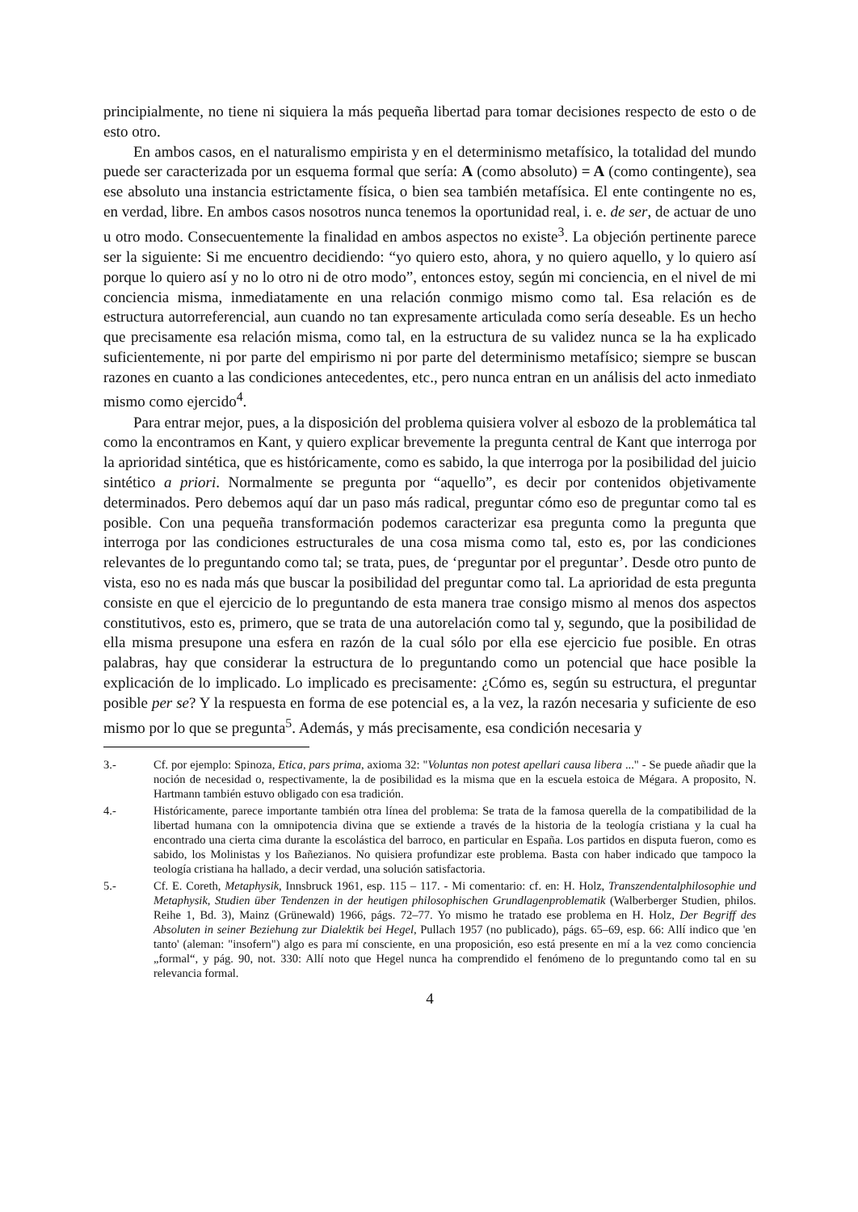principialmente, no tiene ni siquiera la más pequeña libertad para tomar decisiones respecto de esto o de esto otro.
En ambos casos, en el naturalismo empirista y en el determinismo metafísico, la totalidad del mundo puede ser caracterizada por un esquema formal que sería: A (como absoluto) = A (como contingente), sea ese absoluto una instancia estrictamente física, o bien sea también metafísica. El ente contingente no es, en verdad, libre. En ambos casos nosotros nunca tenemos la oportunidad real, i. e. de ser, de actuar de uno u otro modo. Consecuentemente la finalidad en ambos aspectos no existe<sup>3</sup>. La objeción pertinente parece ser la siguiente: Si me encuentro decidiendo: “yo quiero esto, ahora, y no quiero aquello, y lo quiero así porque lo quiero así y no lo otro ni de otro modo”, entonces estoy, según mi conciencia, en el nivel de mi conciencia misma, inmediatamente en una relación conmigo mismo como tal. Esa relación es de estructura autorreferencial, aun cuando no tan expresamente articulada como sería deseable. Es un hecho que precisamente esa relación misma, como tal, en la estructura de su validez nunca se la ha explicado suficientemente, ni por parte del empirismo ni por parte del determinismo metafísico; siempre se buscan razones en cuanto a las condiciones antecedentes, etc., pero nunca entran en un análisis del acto inmediato mismo como ejercido<sup>4</sup>.
Para entrar mejor, pues, a la disposición del problema quisiera volver al esbozo de la problemática tal como la encontramos en Kant, y quiero explicar brevemente la pregunta central de Kant que interroga por la aprioridad sintética, que es históricamente, como es sabido, la que interroga por la posibilidad del juicio sintético a priori. Normalmente se pregunta por “aquello”, es decir por contenidos objetivamente determinados. Pero debemos aquí dar un paso más radical, preguntar cómo eso de preguntar como tal es posible. Con una pequeña transformación podemos caracterizar esa pregunta como la pregunta que interroga por las condiciones estructurales de una cosa misma como tal, esto es, por las condiciones relevantes de lo preguntando como tal; se trata, pues, de ‘preguntar por el preguntar’. Desde otro punto de vista, eso no es nada más que buscar la posibilidad del preguntar como tal. La aprioridad de esta pregunta consiste en que el ejercicio de lo preguntando de esta manera trae consigo mismo al menos dos aspectos constitutivos, esto es, primero, que se trata de una autorelación como tal y, segundo, que la posibilidad de ella misma presupone una esfera en razón de la cual sólo por ella ese ejercicio fue posible. En otras palabras, hay que considerar la estructura de lo preguntando como un potencial que hace posible la explicación de lo implicado. Lo implicado es precisamente: ¿Cómo es, según su estructura, el preguntar posible per se? Y la respuesta en forma de ese potencial es, a la vez, la razón necesaria y suficiente de eso mismo por lo que se pregunta<sup>5</sup>. Además, y más precisamente, esa condición necesaria y
3.- Cf. por ejemplo: Spinoza, Etica, pars prima, axioma 32: "Voluntas non potest apellari causa libera ..." - Se puede añadir que la noción de necesidad o, respectivamente, la de posibilidad es la misma que en la escuela estoica de Mégara. A proposito, N. Hartmann también estuvo obligado con esa tradición.
4.- Históricamente, parece importante también otra línea del problema: Se trata de la famosa querella de la compatibilidad de la libertad humana con la omnipotencia divina que se extiende a través de la historia de la teología cristiana y la cual ha encontrado una cierta cima durante la escolástica del barroco, en particular en España. Los partidos en disputa fueron, como es sabido, los Molinistas y los Bañezianos. No quisiera profundizar este problema. Basta con haber indicado que tampoco la teología cristiana ha hallado, a decir verdad, una solución satisfactoria.
5.- Cf. E. Coreth, Metaphysik, Innsbruck 1961, esp. 115 – 117. - Mi comentario: cf. en: H. Holz, Transzendentalphilosophie und Metaphysik, Studien über Tendenzen in der heutigen philosophischen Grundlagenproblematik (Walberberger Studien, philos. Reihe 1, Bd. 3), Mainz (Grünewald) 1966, págs. 72–77. Yo mismo he tratado ese problema en H. Holz, Der Begriff des Absoluten in seiner Beziehung zur Dialektik bei Hegel, Pullach 1957 (no publicado), págs. 65–69, esp. 66: Allí indico que 'en tanto' (aleman: "insofern") algo es para mí consciente, en una proposición, eso está presente en mí a la vez como conciencia „formal“, y pág. 90, not. 330: Allí noto que Hegel nunca ha comprendido el fenómeno de lo preguntando como tal en su relevancia formal.
4